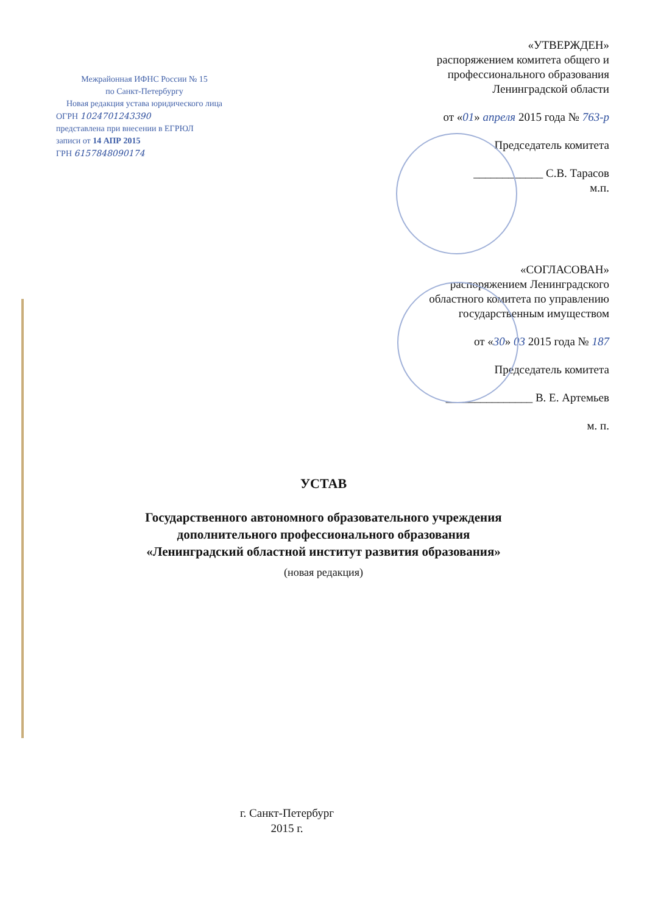Межрайонная ИФНС России № 15
по Санкт-Петербургу
Новая редакция устава юридического лица
ОГРН 1024701243390
представлена при внесении в ЕГРЮЛ
записи от 14 АПР 2015
ГРН 6157848090174
«УТВЕРЖДЕН»
распоряжением комитета общего и
профессионального образования
Ленинградской области
от «01» апреля 2015 года № 763-р
Председатель комитета
____________ С.В. Тарасов
м.п.
«СОГЛАСОВАН»
распоряжением Ленинградского
областного комитета по управлению
государственным имуществом
от «30» 03 2015 года № 187
Председатель комитета
_______________ В. Е. Артемьев
м. п.
УСТАВ
Государственного автономного образовательного учреждения
дополнительного профессионального образования
«Ленинградский областной институт развития образования»
(новая редакция)
г. Санкт-Петербург
2015 г.